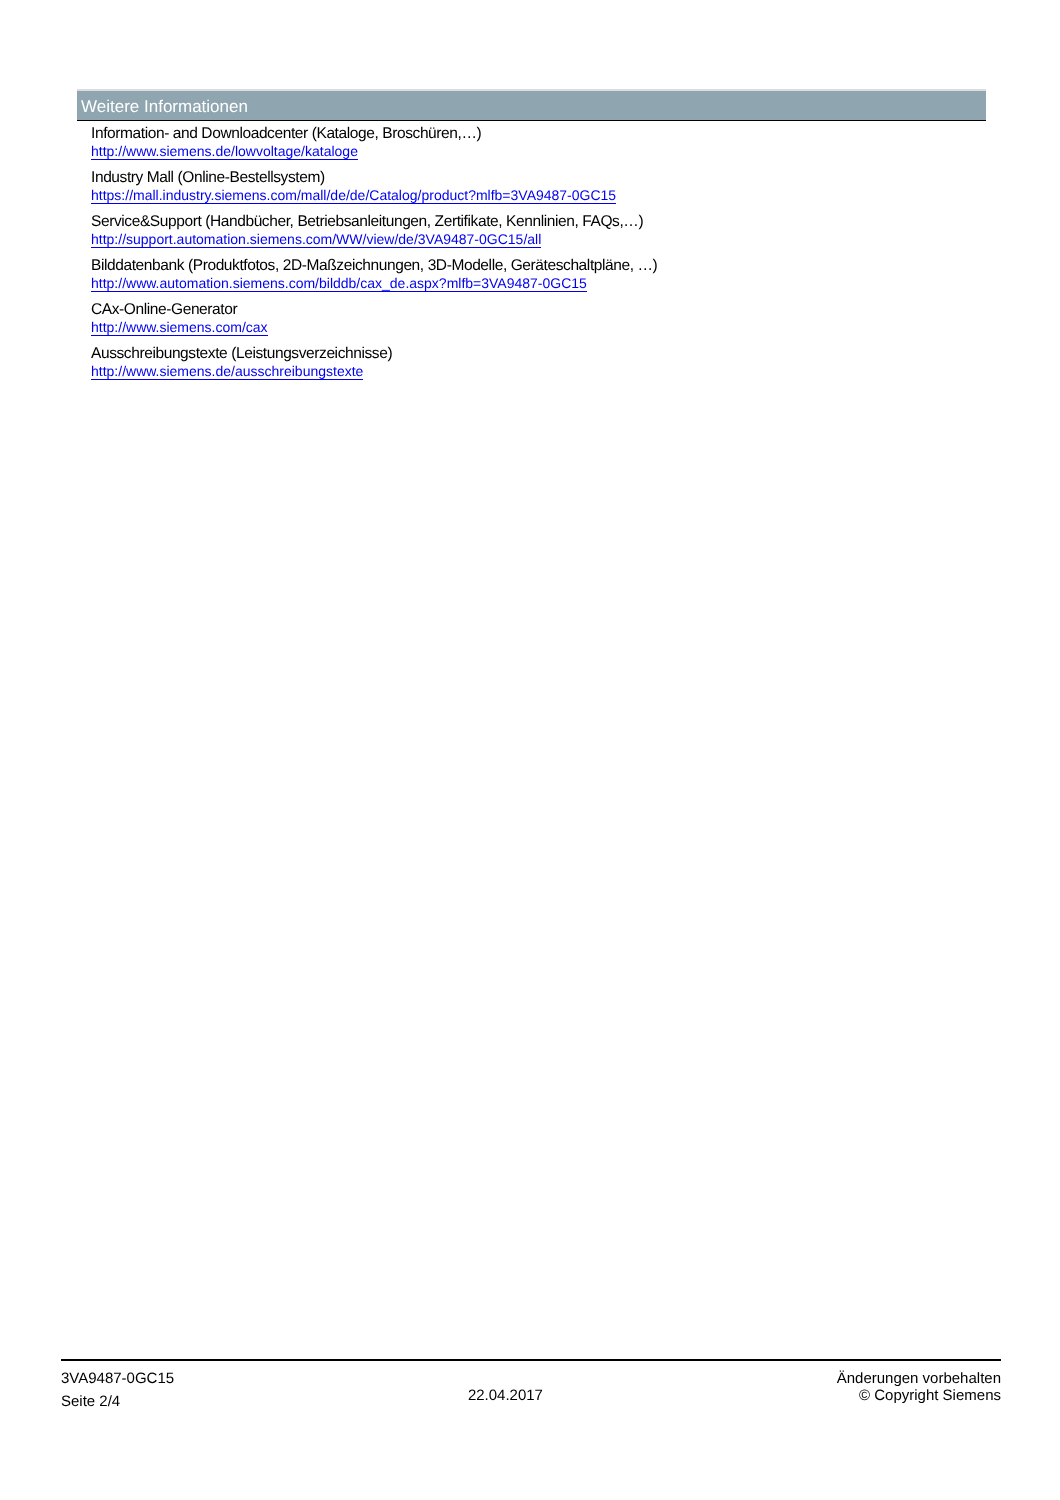Weitere Informationen
Information- and Downloadcenter (Kataloge, Broschüren,…)
http://www.siemens.de/lowvoltage/kataloge
Industry Mall (Online-Bestellsystem)
https://mall.industry.siemens.com/mall/de/de/Catalog/product?mlfb=3VA9487-0GC15
Service&Support (Handbücher, Betriebsanleitungen, Zertifikate, Kennlinien, FAQs,…)
http://support.automation.siemens.com/WW/view/de/3VA9487-0GC15/all
Bilddatenbank (Produktfotos, 2D-Maßzeichnungen, 3D-Modelle, Geräteschaltpläne, …)
http://www.automation.siemens.com/bilddb/cax_de.aspx?mlfb=3VA9487-0GC15
CAx-Online-Generator
http://www.siemens.com/cax
Ausschreibungstexte (Leistungsverzeichnisse)
http://www.siemens.de/ausschreibungstexte
3VA9487-0GC15
Seite 2/4
22.04.2017
Änderungen vorbehalten
© Copyright Siemens